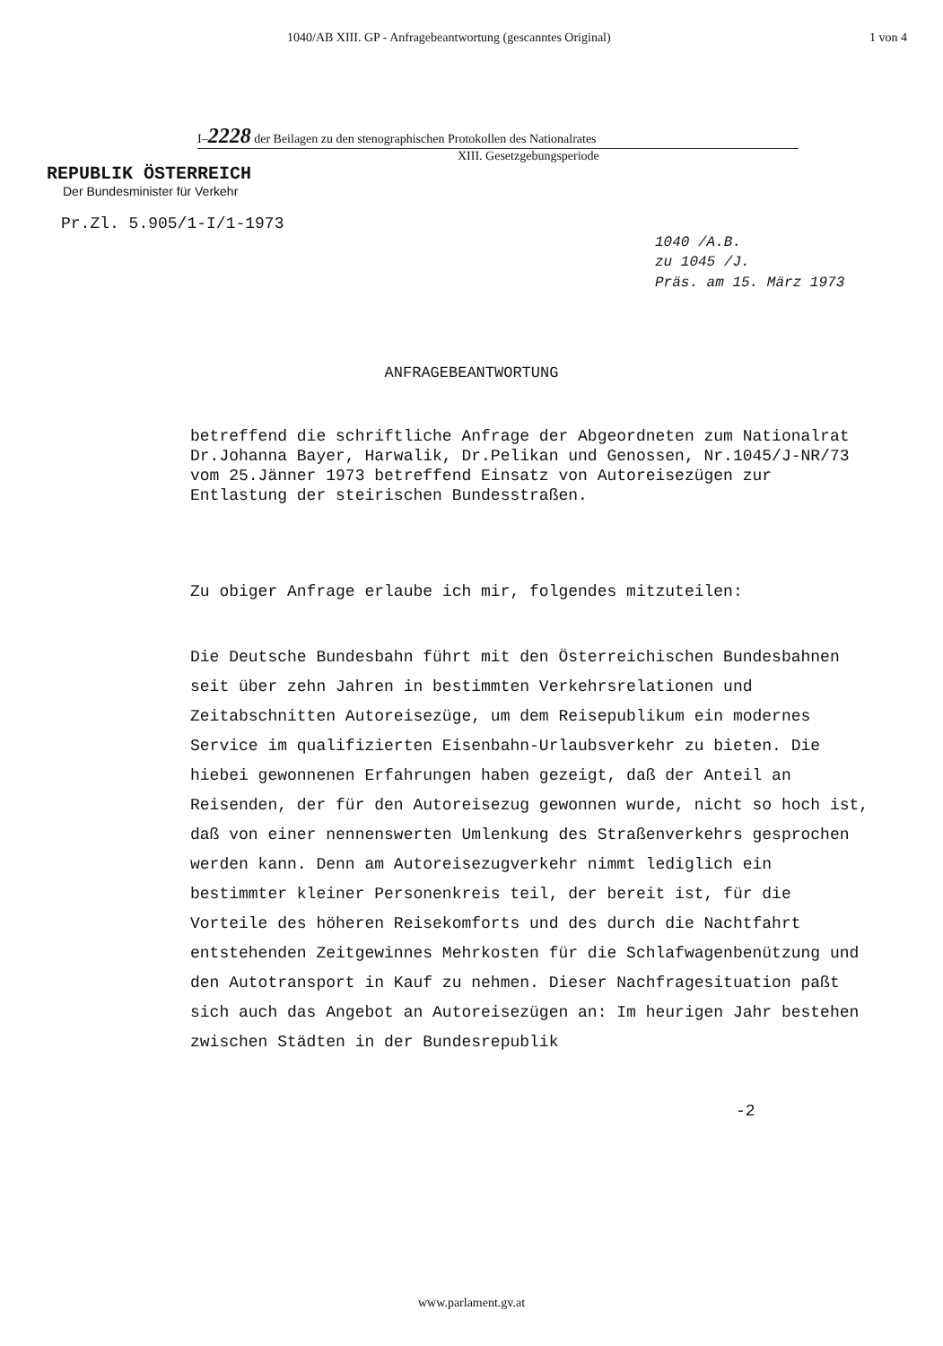1040/AB XIII. GP - Anfragebeantwortung (gescanntes Original) 1 von 4
I–2228 der Beilagen zu den stenographischen Protokollen des Nationalrates
XIII. Gesetzgebungsperiode
REPUBLIK ÖSTERREICH
Der Bundesminister für Verkehr
Pr.Zl. 5.905/1-I/1-1973
1040 /A.B.
zu 1045 /J.
Präs. am 15. März 1973
ANFRAGEBEANTWORTUNG
betreffend die schriftliche Anfrage der Abgeordneten zum Nationalrat Dr.Johanna Bayer, Harwalik, Dr.Pelikan und Genossen, Nr.1045/J-NR/73 vom 25.Jänner 1973 betreffend Einsatz von Autoreisezügen zur Entlastung der steirischen Bundesstraßen.
Zu obiger Anfrage erlaube ich mir, folgendes mitzuteilen:
Die Deutsche Bundesbahn führt mit den Österreichischen Bundesbahnen seit über zehn Jahren in bestimmten Verkehrsrelationen und Zeitabschnitten Autoreisezüge, um dem Reisepublikum ein modernes Service im qualifizierten Eisenbahn-Urlaubsverkehr zu bieten. Die hiebei gewonnenen Erfahrungen haben gezeigt, daß der Anteil an Reisenden, der für den Autoreisezug gewonnen wurde, nicht so hoch ist, daß von einer nennenswerten Umlenkung des Straßenverkehrs gesprochen werden kann. Denn am Autoreisezugverkehr nimmt lediglich ein bestimmter kleiner Personenkreis teil, der bereit ist, für die Vorteile des höheren Reisekomforts und des durch die Nachtfahrt entstehenden Zeitgewinnes Mehrkosten für die Schlafwagenbenützung und den Autotransport in Kauf zu nehmen. Dieser Nachfragesituation paßt sich auch das Angebot an Autoreisezügen an: Im heurigen Jahr bestehen zwischen Städten in der Bundesrepublik
-2
www.parlament.gv.at